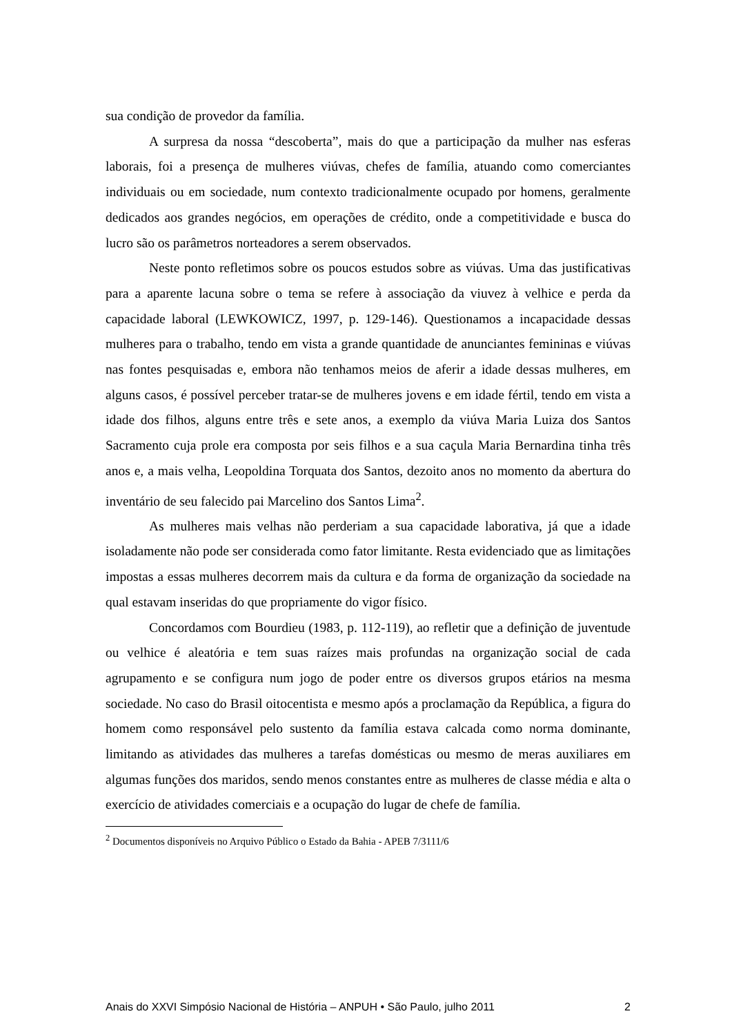sua condição de provedor da família.
A surpresa da nossa “descoberta”, mais do que a participação da mulher nas esferas laborais, foi a presença de mulheres viúvas, chefes de família, atuando como comerciantes individuais ou em sociedade, num contexto tradicionalmente ocupado por homens, geralmente dedicados aos grandes negócios, em operações de crédito, onde a competitividade e busca do lucro são os parâmetros norteadores a serem observados.
Neste ponto refletimos sobre os poucos estudos sobre as viúvas. Uma das justificativas para a aparente lacuna sobre o tema se refere à associação da viuvez à velhice e perda da capacidade laboral (LEWKOWICZ, 1997, p. 129-146). Questionamos a incapacidade dessas mulheres para o trabalho, tendo em vista a grande quantidade de anunciantes femininas e viúvas nas fontes pesquisadas e, embora não tenhamos meios de aferir a idade dessas mulheres, em alguns casos, é possível perceber tratar-se de mulheres jovens e em idade fértil, tendo em vista a idade dos filhos, alguns entre três e sete anos, a exemplo da viúva Maria Luiza dos Santos Sacramento cuja prole era composta por seis filhos e a sua caçula Maria Bernardina tinha três anos e, a mais velha, Leopoldina Torquata dos Santos, dezoito anos no momento da abertura do inventário de seu falecido pai Marcelino dos Santos Lima<sup>2</sup>.
As mulheres mais velhas não perderiam a sua capacidade laborativa, já que a idade isoladamente não pode ser considerada como fator limitante. Resta evidenciado que as limitações impostas a essas mulheres decorrem mais da cultura e da forma de organização da sociedade na qual estavam inseridas do que propriamente do vigor físico.
Concordamos com Bourdieu (1983, p. 112-119), ao refletir que a definição de juventude ou velhice é aleatória e tem suas raízes mais profundas na organização social de cada agrupamento e se configura num jogo de poder entre os diversos grupos etários na mesma sociedade. No caso do Brasil oitocentista e mesmo após a proclamação da República, a figura do homem como responsável pelo sustento da família estava calcada como norma dominante, limitando as atividades das mulheres a tarefas domésticas ou mesmo de meras auxiliares em algumas funções dos maridos, sendo menos constantes entre as mulheres de classe média e alta o exercício de atividades comerciais e a ocupação do lugar de chefe de família.
<sup>2</sup> Documentos disponíveis no Arquivo Público o Estado da Bahia - APEB 7/3111/6
Anais do XXVI Simpósio Nacional de História – ANPUH • São Paulo, julho 2011 2